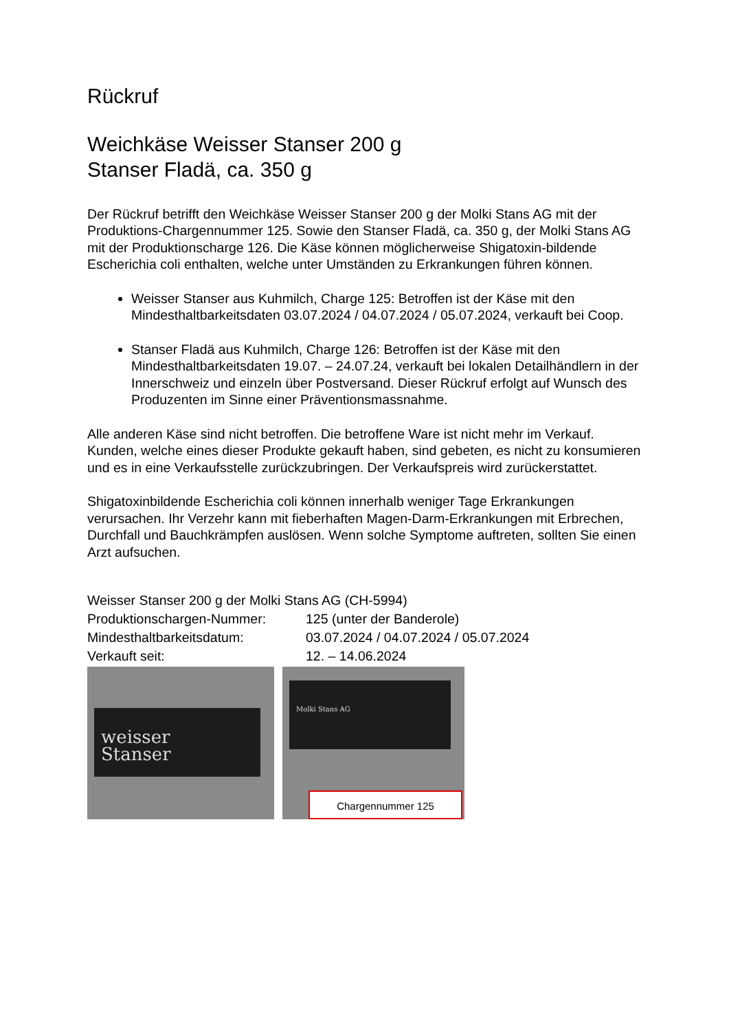Rückruf
Weichkäse Weisser Stanser 200 g
Stanser Fladä, ca. 350 g
Der Rückruf betrifft den Weichkäse Weisser Stanser 200 g der Molki Stans AG mit der Produktions-Chargennummer 125. Sowie den Stanser Fladä, ca. 350 g, der Molki Stans AG mit der Produktionscharge 126. Die Käse können möglicherweise Shigatoxin-bildende Escherichia coli enthalten, welche unter Umständen zu Erkrankungen führen können.
Weisser Stanser aus Kuhmilch, Charge 125: Betroffen ist der Käse mit den Mindesthaltbarkeitsdaten 03.07.2024 / 04.07.2024 / 05.07.2024, verkauft bei Coop.
Stanser Fladä aus Kuhmilch, Charge 126: Betroffen ist der Käse mit den Mindesthaltbarkeitsdaten 19.07. – 24.07.24, verkauft bei lokalen Detailhändlern in der Innerschweiz und einzeln über Postversand. Dieser Rückruf erfolgt auf Wunsch des Produzenten im Sinne einer Präventionsmassnahme.
Alle anderen Käse sind nicht betroffen. Die betroffene Ware ist nicht mehr im Verkauf. Kunden, welche eines dieser Produkte gekauft haben, sind gebeten, es nicht zu konsumieren und es in eine Verkaufsstelle zurückzubringen. Der Verkaufspreis wird zurückerstattet.
Shigatoxinbildende Escherichia coli können innerhalb weniger Tage Erkrankungen verursachen. Ihr Verzehr kann mit fieberhaften Magen-Darm-Erkrankungen mit Erbrechen, Durchfall und Bauchkrämpfen auslösen. Wenn solche Symptome auftreten, sollten Sie einen Arzt aufsuchen.
Weisser Stanser 200 g der Molki Stans AG (CH-5994)
Produktionschargen-Nummer: 125 (unter der Banderole)
Mindesthaltbarkeitsdatum: 03.07.2024 / 04.07.2024 / 05.07.2024
Verkauft seit: 12. – 14.06.2024
weisser
Stanser
Molki Stans AG
Chargennummer 125